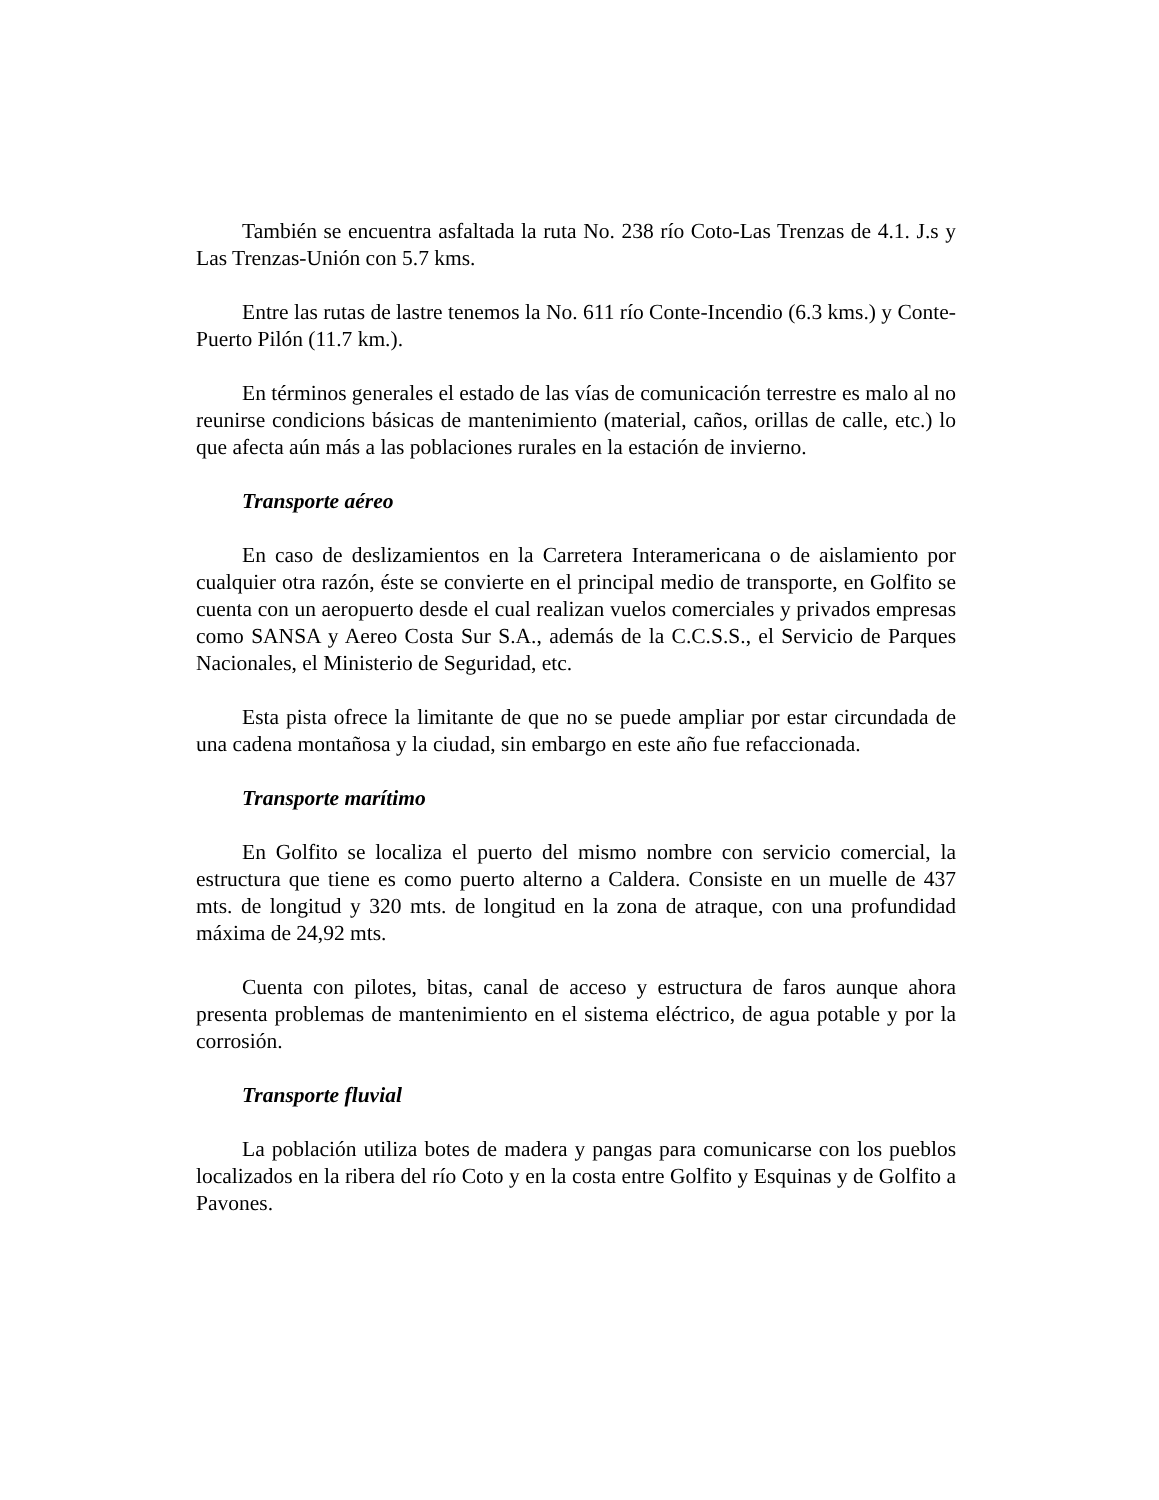También se encuentra asfaltada la ruta No. 238 río Coto-Las Trenzas de 4.1. J.s y Las Trenzas-Unión con 5.7 kms.
Entre las rutas de lastre tenemos la No. 611 río Conte-Incendio (6.3 kms.) y Conte-Puerto Pilón (11.7 km.).
En términos generales el estado de las vías de comunicación terrestre es malo al no reunirse condicions básicas de mantenimiento (material, caños, orillas de calle, etc.) lo que afecta aún más a las poblaciones rurales en la estación de invierno.
Transporte aéreo
En caso de deslizamientos en la Carretera Interamericana o de aislamiento por cualquier otra razón, éste se convierte en el principal medio de transporte, en Golfito se cuenta con un aeropuerto desde el cual realizan vuelos comerciales y privados empresas como SANSA y Aereo Costa Sur S.A., además de la C.C.S.S., el Servicio de Parques Nacionales, el Ministerio de Seguridad, etc.
Esta pista ofrece la limitante de que no se puede ampliar por estar circundada de una cadena montañosa y la ciudad, sin embargo en este año fue refaccionada.
Transporte marítimo
En Golfito se localiza el puerto del mismo nombre con servicio comercial, la estructura que tiene es como puerto alterno a Caldera. Consiste en un muelle de 437 mts. de longitud y 320 mts. de longitud en la zona de atraque, con una profundidad máxima de 24,92 mts.
Cuenta con pilotes, bitas, canal de acceso y estructura de faros aunque ahora presenta problemas de mantenimiento en el sistema eléctrico, de agua potable y por la corrosión.
Transporte fluvial
La población utiliza botes de madera y pangas para comunicarse con los pueblos localizados en la ribera del río Coto y en la costa entre Golfito y Esquinas y de Golfito a Pavones.